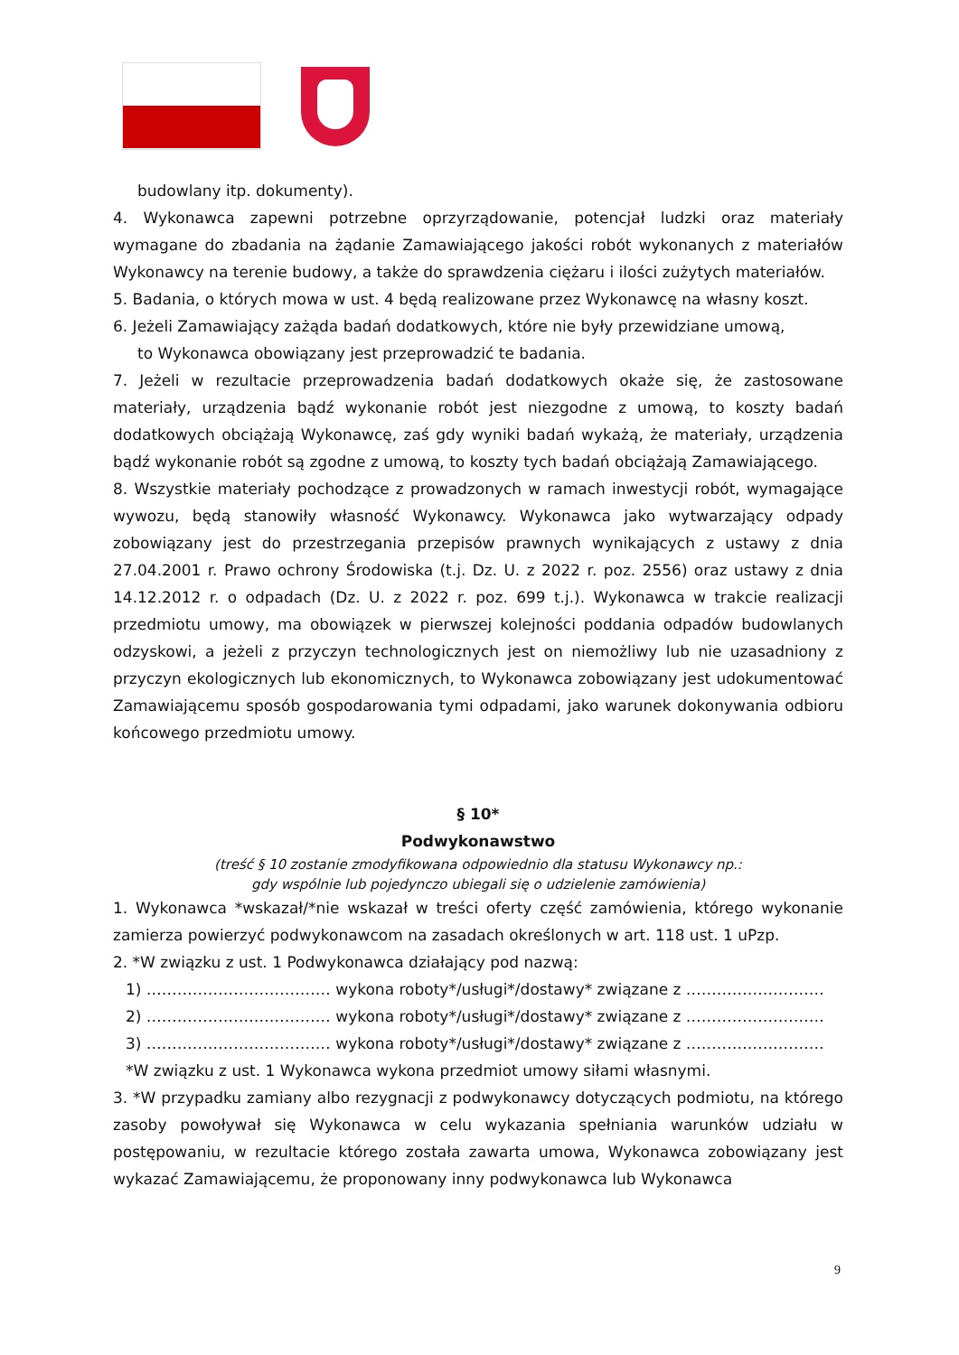budowlany itp. dokumenty).
4. Wykonawca zapewni potrzebne oprzyrządowanie, potencjał ludzki oraz materiały wymagane do zbadania na żądanie Zamawiającego jakości robót wykonanych z materiałów Wykonawcy na terenie budowy, a także do sprawdzenia ciężaru i ilości zużytych materiałów.
5. Badania, o których mowa w ust. 4 będą realizowane przez Wykonawcę na własny koszt.
6. Jeżeli Zamawiający zażąda badań dodatkowych, które nie były przewidziane umową,
to Wykonawca obowiązany jest przeprowadzić te badania.
7. Jeżeli w rezultacie przeprowadzenia badań dodatkowych okaże się, że zastosowane materiały, urządzenia bądź wykonanie robót jest niezgodne z umową, to koszty badań dodatkowych obciążają Wykonawcę, zaś gdy wyniki badań wykażą, że materiały, urządzenia bądź wykonanie robót są zgodne z umową, to koszty tych badań obciążają Zamawiającego.
8. Wszystkie materiały pochodzące z prowadzonych w ramach inwestycji robót, wymagające wywozu, będą stanowiły własność Wykonawcy. Wykonawca jako wytwarzający odpady zobowiązany jest do przestrzegania przepisów prawnych wynikających z ustawy z dnia 27.04.2001 r. Prawo ochrony Środowiska (t.j. Dz. U. z 2022 r. poz. 2556) oraz ustawy z dnia 14.12.2012 r. o odpadach (Dz. U. z 2022 r. poz. 699 t.j.). Wykonawca w trakcie realizacji przedmiotu umowy, ma obowiązek w pierwszej kolejności poddania odpadów budowlanych odzyskowi, a jeżeli z przyczyn technologicznych jest on niemożliwy lub nie uzasadniony z przyczyn ekologicznych lub ekonomicznych, to Wykonawca zobowiązany jest udokumentować Zamawiającemu sposób gospodarowania tymi odpadami, jako warunek dokonywania odbioru końcowego przedmiotu umowy.
§ 10*
Podwykonawstwo
(treść § 10 zostanie zmodyfikowana odpowiednio dla statusu Wykonawcy np.:
gdy wspólnie lub pojedynczo ubiegali się o udzielenie zamówienia)
1. Wykonawca *wskazał/*nie wskazał w treści oferty część zamówienia, którego wykonanie zamierza powierzyć podwykonawcom na zasadach określonych w art. 118 ust. 1 uPzp.
2. *W związku z ust. 1 Podwykonawca działający pod nazwą:
1) ……………………………… wykona roboty*/usługi*/dostawy* związane z ………………………
2) ……………………………… wykona roboty*/usługi*/dostawy* związane z ………………………
3) ……………………………… wykona roboty*/usługi*/dostawy* związane z ………………………
*W związku z ust. 1 Wykonawca wykona przedmiot umowy siłami własnymi.
3. *W przypadku zamiany albo rezygnacji z podwykonawcy dotyczących podmiotu, na którego zasoby powoływał się Wykonawca w celu wykazania spełniania warunków udziału w postępowaniu, w rezultacie którego została zawarta umowa, Wykonawca zobowiązany jest wykazać Zamawiającemu, że proponowany inny podwykonawca lub Wykonawca
9